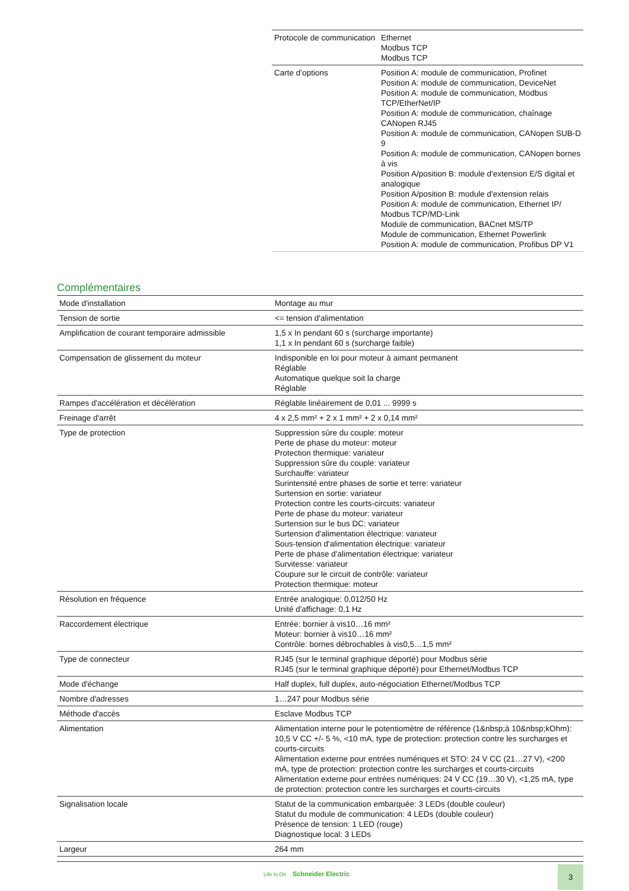| Protocole de communication | Ethernet Modbus TCP Modbus TCP |
| Carte d’options | Position A: module de communication, Profinet Position A: module de communication, DeviceNet Position A: module de communication, Modbus TCP/EtherNet/IP Position A: module de communication, chaînage CANopen RJ45 Position A: module de communication, CANopen SUB-D 9 Position A: module de communication, CANopen bornes à vis Position A/position B: module d'extension E/S digital et analogique Position A/position B: module d'extension relais Position A: module de communication, Ethernet IP/ Modbus TCP/MD-Link Module de communication, BACnet MS/TP Module de communication, Ethernet Powerlink Position A: module de communication, Profibus DP V1 |
Complémentaires
| Mode d'installation | Montage au mur |
| Tension de sortie | <= tension d'alimentation |
| Amplification de courant temporaire admissible | 1,5 x In pendant 60 s (surcharge importante) 1,1 x In pendant 60 s (surcharge faible) |
| Compensation de glissement du moteur | Indisponible en loi pour moteur à aimant permanent Réglable Automatique quelque soit la charge Réglable |
| Rampes d'accélération et décélération | Réglable linéairement de 0,01 ... 9999 s |
| Freinage d'arrêt | 4 x 2,5 mm² + 2 x 1 mm² + 2 x 0,14 mm² |
| Type de protection | Suppression sûre du couple: moteur Perte de phase du moteur: moteur Protection thermique: variateur Suppression sûre du couple: variateur Surchauffe: variateur Surintensité entre phases de sortie et terre: variateur Surtension en sortie: variateur Protection contre les courts-circuits: variateur Perte de phase du moteur: variateur Surtension sur le bus DC: variateur Surtension d'alimentation électrique: variateur Sous-tension d'alimentation électrique: variateur Perte de phase d'alimentation électrique: variateur Survitesse: variateur Coupure sur le circuit de contrôle: variateur Protection thermique: moteur |
| Résolution en fréquence | Entrée analogique: 0,012/50 Hz Unité d'affichage: 0,1 Hz |
| Raccordement électrique | Entrée: bornier à vis10…16 mm² Moteur: bornier à vis10…16 mm² Contrôle: bornes débrochables à vis0,5…1,5 mm² |
| Type de connecteur | RJ45 (sur le terminal graphique déporté) pour Modbus série RJ45 (sur le terminal graphique déporté) pour Ethernet/Modbus TCP |
| Mode d'échange | Half duplex, full duplex, auto-négociation Ethernet/Modbus TCP |
| Nombre d'adresses | 1…247 pour Modbus série |
| Méthode d'accès | Esclave Modbus TCP |
| Alimentation | Alimentation interne pour le potentiomètre de référence (1&nbsp;à 10&nbsp;kOhm): 10,5 V CC +/- 5 %, <10 mA, type de protection: protection contre les surcharges et courts-circuits Alimentation externe pour entrées numériques et STO: 24 V CC (21…27 V), <200 mA, type de protection: protection contre les surcharges et courts-circuits Alimentation externe pour entrées numériques: 24 V CC (19…30 V), <1,25 mA, type de protection: protection contre les surcharges et courts-circuits |
| Signalisation locale | Statut de la communication embarquée: 3 LEDs (double couleur) Statut du module de communication: 4 LEDs (double couleur) Présence de tension: 1 LED (rouge) Diagnostique local: 3 LEDs |
| Largeur | 264 mm |
Life Is On Schneider Electric 3